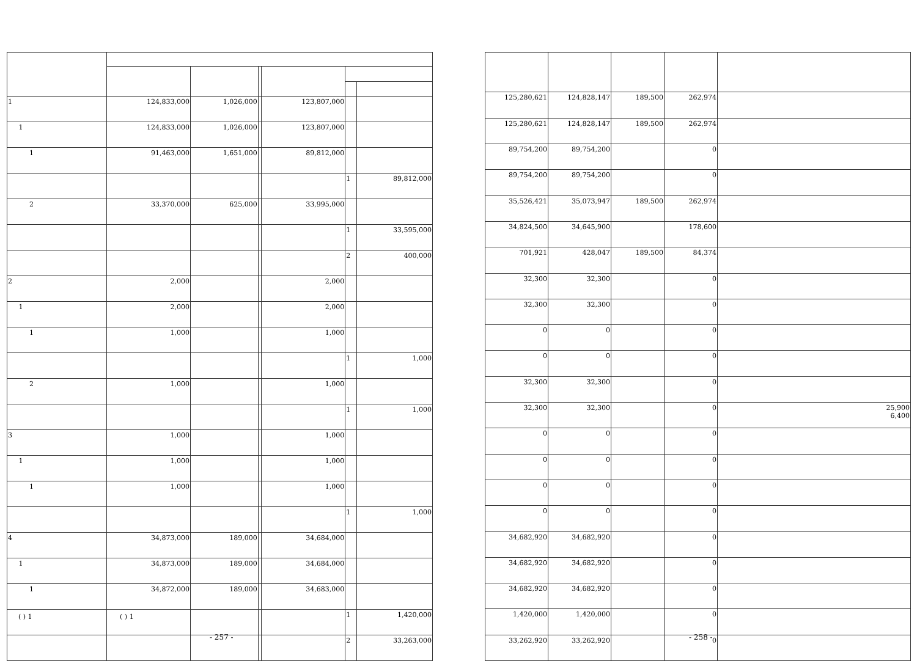| 1 | 124,833,000 | 1,026,000 | | 123,807,000 | | |
| 1 | 124,833,000 | 1,026,000 | | 123,807,000 | | |
| 1 | 91,463,000 | 1,651,000 | | 89,812,000 | | |
| | | | | | 1 | 89,812,000 |
| 2 | 33,370,000 | 625,000 | | 33,995,000 | | |
| | | | | | 1 | 33,595,000 |
| | | | | | 2 | 400,000 |
| 2 | 2,000 | | | 2,000 | | |
| 1 | 2,000 | | | 2,000 | | |
| 1 | 1,000 | | | 1,000 | | |
| | | | | | 1 | 1,000 |
| 2 | 1,000 | | | 1,000 | | |
| | | | | | 1 | 1,000 |
| 3 | 1,000 | | | 1,000 | | |
| 1 | 1,000 | | | 1,000 | | |
| 1 | 1,000 | | | 1,000 | | |
| | | | | | 1 | 1,000 |
| 4 | 34,873,000 | 189,000 | | 34,684,000 | | |
| 1 | 34,873,000 | 189,000 | | 34,684,000 | | |
| 1 | 34,872,000 | 189,000 | | 34,683,000 | | |
| | | | | | 1 | 1,420,000 |
| | | | | | 2 | 33,263,000 |
| 125,280,621 | 124,828,147 | 189,500 | 262,974 | |
| 125,280,621 | 124,828,147 | 189,500 | 262,974 | |
| 89,754,200 | 89,754,200 | | 0 | |
| 89,754,200 | 89,754,200 | | 0 | |
| 35,526,421 | 35,073,947 | 189,500 | 262,974 | |
| 34,824,500 | 34,645,900 | | 178,600 | |
| 701,921 | 428,047 | 189,500 | 84,374 | |
| 32,300 | 32,300 | | 0 | |
| 32,300 | 32,300 | | 0 | |
| 0 | 0 | | 0 | |
| 0 | 0 | | 0 | |
| 32,300 | 32,300 | | 0 | |
| 32,300 | 32,300 | | 0 | 25,900 6,400 |
| 0 | 0 | | 0 | |
| 0 | 0 | | 0 | |
| 0 | 0 | | 0 | |
| 0 | 0 | | 0 | |
| 34,682,920 | 34,682,920 | | 0 | |
| 34,682,920 | 34,682,920 | | 0 | |
| 34,682,920 | 34,682,920 | | 0 | |
| 1,420,000 | 1,420,000 | | 0 | |
| 33,262,920 | 33,262,920 | | 0 | |
( ) 1 ( ) 1
- 257 - - 258 -